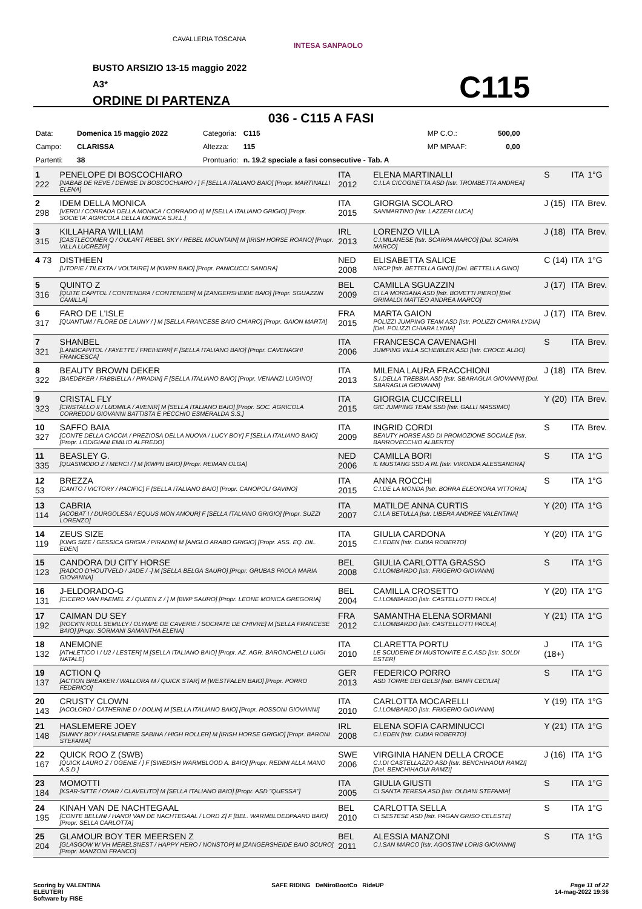CAVALLERIA TOSCANA
INTESA SANPAOLO
BUSTO ARSIZIO 13-15 maggio 2022
A3*
ORDINE DI PARTENZA
C115
036 - C115 A FASI
| Data: | Domenica 15 maggio 2022 | Categoria: | C115 | | MP C.O.: | 500,00 |
| Campo: | CLARISSA | Altezza: | 115 | | MP MPAAF: | 0,00 |
| Partenti: | 38 | Prontuario: | n. 19.2 speciale a fasi consecutive - Tab. A | | | |
| 1 222 | PENELOPE DI BOSCOCHIARO [NABAB DE REVE / DENISE DI BOSCOCHIARO / ] F [SELLA ITALIANO BAIO] [Propr. MARTINALLI ELENA] | ITA 2012 | ELENA MARTINALLI C.I.LA CICOGNETTA ASD [Istr. TROMBETTA ANDREA] | S | ITA | 1°G |
| 2 298 | IDEM DELLA MONICA [VERDI / CORRADA DELLA MONICA / CORRADO II] M [SELLA ITALIANO GRIGIO] [Propr. SOCIETA' AGRICOLA DELLA MONICA S.R.L.] | ITA 2015 | GIORGIA SCOLARO SANMARTINO [Istr. LAZZERI LUCA] | J (15) | ITA | Brev. |
| 3 315 | KILLAHARA WILLIAM [CASTLECOMER Q / OULART REBEL SKY / REBEL MOUNTAIN] M [IRISH HORSE ROANO] [Propr. VILLA LUCREZIA] | IRL 2013 | LORENZO VILLA C.I.MILANESE [Istr. SCARPA MARCO] [Del. SCARPA MARCO] | J (18) | ITA | Brev. |
| 4 73 | DISTHEEN [UTOPIE / TILEXTA / VOLTAIRE] M [KWPN BAIO] [Propr. PANICUCCI SANDRA] | NED 2008 | ELISABETTA SALICE NRCP [Istr. BETTELLA GINO] [Del. BETTELLA GINO] | C (14) | ITA | 1°G |
| 5 316 | QUINTO Z [QUITE CAPITOL / CONTENDRA / CONTENDER] M [ZANGERSHEIDE BAIO] [Propr. SGUAZZIN CAMILLA] | BEL 2009 | CAMILLA SGUAZZIN CI LA MORGANA ASD [Istr. BOVETTI PIERO] [Del. GRIMALDI MATTEO ANDREA MARCO] | J (17) | ITA | Brev. |
| 6 317 | FARO DE L'ISLE [QUANTUM / FLORE DE LAUNY / ] M [SELLA FRANCESE BAIO CHIARO] [Propr. GAION MARTA] | FRA 2015 | MARTA GAION POLIZZI JUMPING TEAM ASD [Istr. POLIZZI CHIARA LYDIA] [Del. POLIZZI CHIARA LYDIA] | J (17) | ITA | Brev. |
| 7 321 | SHANBEL [LANDCAPITOL / FAYETTE / FREIHERR] F [SELLA ITALIANO BAIO] [Propr. CAVENAGHI FRANCESCA] | ITA 2006 | FRANCESCA CAVENAGHI JUMPING VILLA SCHEIBLER ASD [Istr. CROCE ALDO] | S | ITA | Brev. |
| 8 322 | BEAUTY BROWN DEKER [BAEDEKER / FABBIELLA / PIRADIN] F [SELLA ITALIANO BAIO] [Propr. VENANZI LUIGINO] | ITA 2013 | MILENA LAURA FRACCHIONI S.I.DELLA TREBBIA ASD [Istr. SBARAGLIA GIOVANNI] [Del. SBARAGLIA GIOVANNI] | J (18) | ITA | Brev. |
| 9 323 | CRISTAL FLY [CRISTALLO II / LUDMILA / AVENIR] M [SELLA ITALIANO BAIO] [Propr. SOC. AGRICOLA CORREDDU GIOVANNI BATTISTA E PECCHIO ESMERALDA S.S.] | ITA 2015 | GIORGIA CUCCIRELLI GIC JUMPING TEAM SSD [Istr. GALLI MASSIMO] | Y (20) | ITA | Brev. |
| 10 327 | SAFFO BAIA [CONTE DELLA CACCIA / PREZIOSA DELLA NUOVA / LUCY BOY] F [SELLA ITALIANO BAIO] [Propr. LODIGIANI EMILIO ALFREDO] | ITA 2009 | INGRID CORDI BEAUTY HORSE ASD DI PROMOZIONE SOCIALE [Istr. BARROVECCHIO ALBERTO] | S | ITA | Brev. |
| 11 335 | BEASLEY G. [QUASIMODO Z / MERCI / ] M [KWPN BAIO] [Propr. REIMAN OLGA] | NED 2006 | CAMILLA BORI IL MUSTANG SSD A RL [Istr. VIRONDA ALESSANDRA] | S | ITA | 1°G |
| 12 53 | BREZZA [CANTO / VICTORY / PACIFIC] F [SELLA ITALIANO BAIO] [Propr. CANOPOLI GAVINO] | ITA 2015 | ANNA ROCCHI C.I.DE LA MONDA [Istr. BORRA ELEONORA VITTORIA] | S | ITA | 1°G |
| 13 114 | CABRIA [ACOBAT I / DURGOLESA / EQUUS MON AMOUR] F [SELLA ITALIANO GRIGIO] [Propr. SUZZI LORENZO] | ITA 2007 | MATILDE ANNA CURTIS C.I.LA BETULLA [Istr. LIBERA ANDREE VALENTINA] | Y (20) | ITA | 1°G |
| 14 119 | ZEUS SIZE [KING SIZE / GESSICA GRIGIA / PIRADIN] M [ANGLO ARABO GRIGIO] [Propr. ASS. EQ. DIL. EDEN] | ITA 2015 | GIULIA CARDONA C.I.EDEN [Istr. CUDIA ROBERTO] | Y (20) | ITA | 1°G |
| 15 123 | CANDORA DU CITY HORSE [RADCO D'HOUTVELD / JADE / -] M [SELLA BELGA SAURO] [Propr. GRUBAS PAOLA MARIA GIOVANNA] | BEL 2008 | GIULIA CARLOTTA GRASSO C.I.LOMBARDO [Istr. FRIGERIO GIOVANNI] | S | ITA | 1°G |
| 16 131 | J-ELDORADO-G [CICERO VAN PAEMEL Z / QUEEN Z / ] M [BWP SAURO] [Propr. LEONE MONICA GREGORIA] | BEL 2004 | CAMILLA CROSETTO C.I.LOMBARDO [Istr. CASTELLOTTI PAOLA] | Y (20) | ITA | 1°G |
| 17 192 | CAIMAN DU SEY [ROCK'N ROLL SEMILLY / OLYMPE DE CAVERIE / SOCRATE DE CHIVRE] M [SELLA FRANCESE BAIO] [Propr. SORMANI SAMANTHA ELENA] | FRA 2012 | SAMANTHA ELENA SORMANI C.I.LOMBARDO [Istr. CASTELLOTTI PAOLA] | Y (21) | ITA | 1°G |
| 18 132 | ANEMONE [ATHLETICO I / U2 / LESTER] M [SELLA ITALIANO BAIO] [Propr. AZ. AGR. BARONCHELLI LUIGI NATALE] | ITA 2010 | CLARETTA PORTU LE SCUDERIE DI MUSTONATE E.C.ASD [Istr. SOLDI ESTER] | J (18+) | ITA | 1°G |
| 19 137 | ACTION Q [ACTION BREAKER / WALLORA M / QUICK STAR] M [WESTFALEN BAIO] [Propr. PORRO FEDERICO] | GER 2013 | FEDERICO PORRO ASD TORRE DEI GELSI [Istr. BANFI CECILIA] | S | ITA | 1°G |
| 20 143 | CRUSTY CLOWN [ACOLORD / CATHERINE D / DOLIN] M [SELLA ITALIANO BAIO] [Propr. ROSSONI GIOVANNI] | ITA 2010 | CARLOTTA MOCARELLI C.I.LOMBARDO [Istr. FRIGERIO GIOVANNI] | Y (19) | ITA | 1°G |
| 21 148 | HASLEMERE JOEY [SUNNY BOY / HASLEMERE SABINA / HIGH ROLLER] M [IRISH HORSE GRIGIO] [Propr. BARONI STEFANIA] | IRL 2008 | ELENA SOFIA CARMINUCCI C.I.EDEN [Istr. CUDIA ROBERTO] | Y (21) | ITA | 1°G |
| 22 167 | QUICK ROO Z (SWB) [QUICK LAURO Z / OGENIE / ] F [SWEDISH WARMBLOOD A. BAIO] [Propr. REDINI ALLA MANO A.S.D.] | SWE 2006 | VIRGINIA HANEN DELLA CROCE C.I.DI CASTELLAZZO ASD [Istr. BENCHIHAOUI RAMZI] [Del. BENCHIHAOUI RAMZI] | J (16) | ITA | 1°G |
| 23 184 | MOMOTTI [KSAR-SITTE / OVAR / CLAVELITO] M [SELLA ITALIANO BAIO] [Propr. ASD "QUESSA"] | ITA 2005 | GIULIA GIUSTI CI SANTA TERESA ASD [Istr. OLDANI STEFANIA] | S | ITA | 1°G |
| 24 195 | KINAH VAN DE NACHTEGAAL [CONTE BELLINI / HANOI VAN DE NACHTEGAAL / LORD Z] F [BEL. WARMBLOEDPAARD BAIO] [Propr. SELLA CARLOTTA] | BEL 2010 | CARLOTTA SELLA CI SESTESE ASD [Istr. PAGAN GRISO CELESTE] | S | ITA | 1°G |
| 25 204 | GLAMOUR BOY TER MEERSEN Z [GLASGOW W VH MERELSNEST / HAPPY HERO / NONSTOP] M [ZANGERSHEIDE BAIO SCURO] [Propr. MANZONI FRANCO] | BEL 2011 | ALESSIA MANZONI C.I.SAN MARCO [Istr. AGOSTINI LORIS GIOVANNI] | S | ITA | 1°G |
Scoring by VALENTINA
ELEUTERI
Software by FISE
SAFE RIDING DeNiroBootCo RideUP
Page 11 of 22
14-mag-2022 19:36